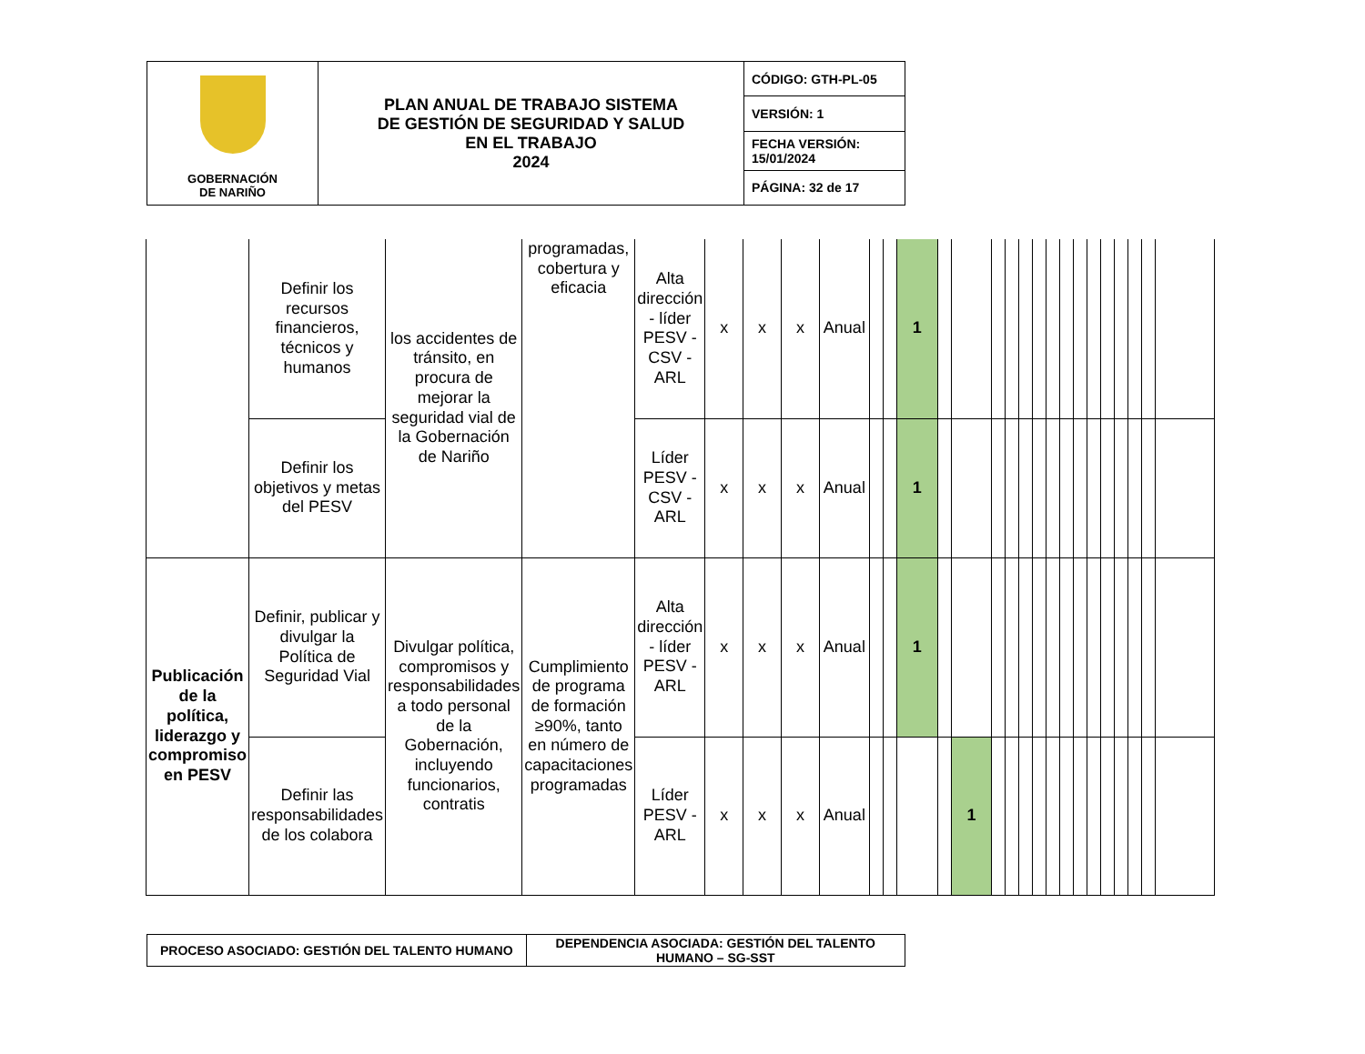| GOBERNACIÓN DE NARIÑO | PLAN ANUAL DE TRABAJO SISTEMA DE GESTIÓN DE SEGURIDAD Y SALUD EN EL TRABAJO 2024 | CÓDIGO: GTH-PL-05 |
| | | VERSIÓN: 1 |
| | | FECHA VERSIÓN: 15/01/2024 |
| | | PÁGINA: 32 de 17 |
| | Definir los recursos financieros, técnicos y humanos | los accidentes de tránsito, en procura de mejorar la seguridad vial de la Gobernación de Nariño | programadas, cobertura y eficacia | Alta dirección - líder PESV - CSV - ARL | x | x | x | Anual | | | 1 | | | | | | | | | | | | | | | |
| | Definir los objetivos y metas del PESV | | | Líder PESV - CSV - ARL | x | x | x | Anual | | | 1 | | | | | | | | | | | | | | | |
| Publicación de la política, liderazgo y compromiso en PESV | Definir, publicar y divulgar la Política de Seguridad Vial | Divulgar política, compromisos y responsabilidades a todo personal de la Gobernación, incluyendo funcionarios, contratis | Cumplimiento de programa de formación ≥90%, tanto en número de capacitaciones programadas | Alta dirección - líder PESV - ARL | x | x | x | Anual | | | 1 | | | | | | | | | | | | | | | |
| | Definir las responsabilidades de los colabora | | | Líder PESV - ARL | x | x | x | Anual | | | | | 1 | | | | | | | | | | | | | |
| PROCESO ASOCIADO: GESTIÓN DEL TALENTO HUMANO | DEPENDENCIA ASOCIADA: GESTIÓN DEL TALENTO HUMANO – SG-SST |